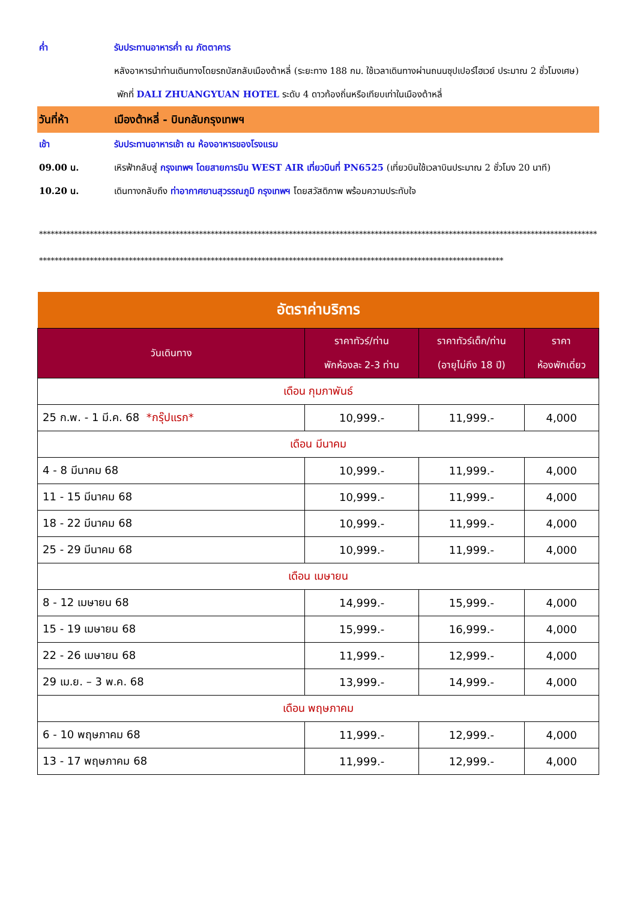ค่ำ รับประทานอาหารค่ำ ณ ภัตตาคาร
หลังอาหารนำท่านเดินทางโดยรถบัสกลับเมืองต้าหลี่ (ระยะทาง 188 กม. ใช้เวลาเดินทางผ่านถนนซุปเปอร์ไฮเวย์ ประมาณ 2 ชั่วโมงเศษ)
พักที่ DALI ZHUANGYUAN HOTEL ระดับ 4 ดาวท้องถิ่นหรือเทียบเท่าในเมืองต้าหลี่
วันที่ห้า เมืองต้าหลี่ - บินกลับกรุงเทพฯ
เช้า รับประทานอาหารเช้า ณ ห้องอาหารของโรงแรม
09.00 น. เหิรฟ้ากลับสู่ กรุงเทพฯ โดยสายการบิน WEST AIR เที่ยวบินที่ PN6525 (เที่ยวบินใช้เวลาบินประมาณ 2 ชั่วโมง 20 นาที)
10.20 น. เดินทางกลับถึง ท่าอากาศยานสุวรรณภูมิ กรุงเทพฯ โดยสวัสดิภาพ พร้อมความประทับใจ
**********************************************************************************************************************************************************************************************************************************************************************
| อัตราค่าบริการ | | | |
| --- | --- | --- | --- |
| วันเดินทาง | ราคาทัวร์/ท่าน พักห้องละ 2-3 ท่าน | ราคาทัวร์เด็ก/ท่าน (อายุไม่ถึง 18 ปี) | ราคา ห้องพักเดี่ยว |
| เดือน กุมภาพันธ์ | | | |
| 25 ก.พ. - 1 มี.ค. 68 *กรุ๊ปแรก* | 10,999.- | 11,999.- | 4,000 |
| เดือน มีนาคม | | | |
| 4 - 8 มีนาคม 68 | 10,999.- | 11,999.- | 4,000 |
| 11 - 15 มีนาคม 68 | 10,999.- | 11,999.- | 4,000 |
| 18 - 22 มีนาคม 68 | 10,999.- | 11,999.- | 4,000 |
| 25 - 29 มีนาคม 68 | 10,999.- | 11,999.- | 4,000 |
| เดือน เมษายน | | | |
| 8 - 12 เมษายน 68 | 14,999.- | 15,999.- | 4,000 |
| 15 - 19 เมษายน 68 | 15,999.- | 16,999.- | 4,000 |
| 22 - 26 เมษายน 68 | 11,999.- | 12,999.- | 4,000 |
| 29 เม.ย. – 3 พ.ค. 68 | 13,999.- | 14,999.- | 4,000 |
| เดือน พฤษภาคม | | | |
| 6 - 10 พฤษภาคม 68 | 11,999.- | 12,999.- | 4,000 |
| 13 - 17 พฤษภาคม 68 | 11,999.- | 12,999.- | 4,000 |